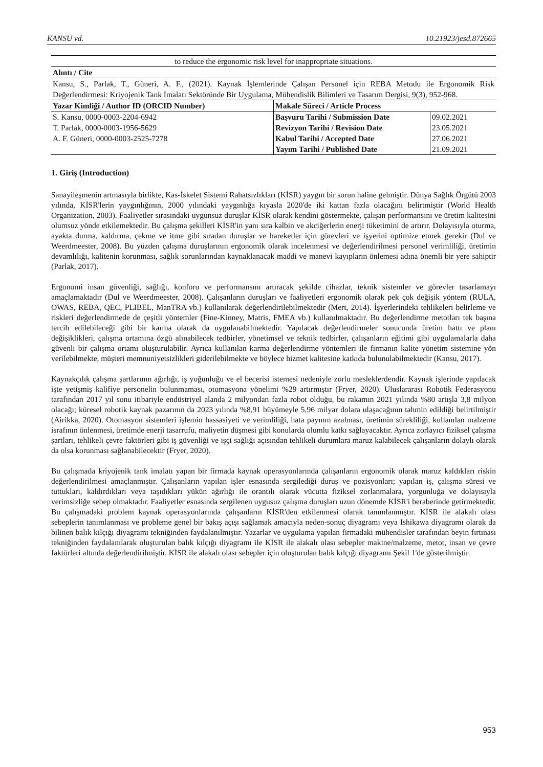KANSU vd. 10.21923/jesd.872665
| to reduce the ergonomic risk level for inappropriate situations. | | |
| Alıntı / Cite | | |
| Kansu, S., Parlak, T., Güneri, A. F., (2021). Kaynak İşlemlerinde Çalışan Personel için REBA Metodu ile Ergonomik Risk Değerlendirmesi: Kriyojenik Tank İmalatı Sektöründe Bir Uygulama, Mühendislik Bilimleri ve Tasarım Dergisi, 9(3), 952-968. | | |
| Yazar Kimliği / Author ID (ORCID Number) | Makale Süreci / Article Process | |
| S. Kansu, 0000-0003-2204-6942 | Başvuru Tarihi / Submission Date | 09.02.2021 |
| T. Parlak, 0000-0003-1956-5629 | Revizyon Tarihi / Revision Date | 23.05.2021 |
| A. F. Güneri, 0000-0003-2525-7278 | Kabul Tarihi / Accepted Date | 27.06.2021 |
| | Yayım Tarihi / Published Date | 21.09.2021 |
1. Giriş (Introduction)
Sanayileşmenin artmasıyla birlikte, Kas-İskelet Sistemi Rahatsızlıkları (KİSR) yaygın bir sorun haline gelmiştir. Dünya Sağlık Örgütü 2003 yılında, KİSR'lerin yaygınlığının, 2000 yılındaki yaygınlığa kıyasla 2020'de iki kattan fazla olacağını belirtmiştir (World Health Organization, 2003). Faaliyetler sırasındaki uygunsuz duruşlar KİSR olarak kendini göstermekte, çalışan performansını ve üretim kalitesini olumsuz yönde etkilemektedir. Bu çalışma şekilleri KİSR'in yanı sıra kalbin ve akciğerlerin enerji tüketimini de artırır. Dolayısıyla oturma, ayakta durma, kaldırma, çekme ve itme gibi sıradan duruşlar ve hareketler için görevleri ve işyerini optimize etmek gerekir (Dul ve Weerdmeester, 2008). Bu yüzden çalışma duruşlarının ergonomik olarak incelenmesi ve değerlendirilmesi personel verimliliği, üretimin devamlılığı, kalitenin korunması, sağlık sorunlarından kaynaklanacak maddi ve manevi kayıpların önlemesi adına önemli bir yere sahiptir (Parlak, 2017).
Ergonomi insan güvenliği, sağlığı, konforu ve performansını artıracak şekilde cihazlar, teknik sistemler ve görevler tasarlamayı amaçlamaktadır (Dul ve Weerdmeester, 2008). Çalışanların duruşları ve faaliyetleri ergonomik olarak pek çok değişik yöntem (RULA, OWAS, REBA, QEC, PLIBEL, ManTRA vb.) kullanılarak değerlendirilebilmektedir (Mert, 2014). İşyerlerindeki tehlikeleri belirleme ve riskleri değerlendirmede de çeşitli yöntemler (Fine-Kinney, Matris, FMEA vb.) kullanılmaktadır. Bu değerlendirme metotları tek başına tercih edilebileceği gibi bir karma olarak da uygulanabilmektedir. Yapılacak değerlendirmeler sonucunda üretim hattı ve planı değişiklikleri, çalışma ortamına özgü alınabilecek tedbirler, yönetimsel ve teknik tedbirler, çalışanların eğitimi gibi uygulamalarla daha güvenli bir çalışma ortamı oluşturulabilir. Ayrıca kullanılan karma değerlendirme yöntemleri ile firmanın kalite yönetim sistemine yön verilebilmekte, müşteri memnuniyetsizlikleri giderilebilmekte ve böylece hizmet kalitesine katkıda bulunulabilmektedir (Kansu, 2017).
Kaynakçılık çalışma şartlarının ağırlığı, iş yoğunluğu ve el becerisi istemesi nedeniyle zorlu mesleklerdendir. Kaynak işlerinde yapılacak işte yetişmiş kalifiye personelin bulunmaması, otomasyona yönelimi %29 artırmıştır (Fryer, 2020). Uluslararası Robotik Federasyonu tarafından 2017 yıl sonu itibariyle endüstriyel alanda 2 milyondan fazla robot olduğu, bu rakamın 2021 yılında %80 artışla 3,8 milyon olacağı; küresel robotik kaynak pazarının da 2023 yılında %8,91 büyümeyle 5,96 milyar dolara ulaşacağının tahmin edildiği belirtilmiştir (Airikka, 2020). Otomasyon sistemleri işlemin hassasiyeti ve verimliliği, hata payının azalması, üretimin sürekliliği, kullanılan malzeme israfının önlenmesi, üretimde enerji tasarrufu, maliyetin düşmesi gibi konularda olumlu katkı sağlayacaktır. Ayrıca zorlayıcı fiziksel çalışma şartları, tehlikeli çevre faktörleri gibi iş güvenliği ve işçi sağlığı açısından tehlikeli durumlara maruz kalabilecek çalışanların dolaylı olarak da olsa korunması sağlanabilecektir (Fryer, 2020).
Bu çalışmada kriyojenik tank imalatı yapan bir firmada kaynak operasyonlarında çalışanların ergonomik olarak maruz kaldıkları riskin değerlendirilmesi amaçlanmıştır. Çalışanların yapılan işler esnasında sergilediği duruş ve pozisyonları; yapılan iş, çalışma süresi ve tuttukları, kaldırdıkları veya taşıdıkları yükün ağırlığı ile orantılı olarak vücutta fiziksel zorlanmalara, yorgunluğa ve dolayısıyla verimsizliğe sebep olmaktadır. Faaliyetler esnasında sergilenen uygusuz çalışma duruşları uzun dönemde KİSR'i beraberinde getirmektedir. Bu çalışmadaki problem kaynak operasyonlarında çalışanların KİSR'den etkilenmesi olarak tanımlanmıştır. KİSR ile alakalı olası sebeplerin tanımlanması ve probleme genel bir bakış açışı sağlamak amacıyla neden-sonuç diyagramı veya Ishikawa diyagramı olarak da bilinen balık kılçığı diyagramı tekniğinden faydalanılmıştır. Yazarlar ve uygulama yapılan firmadaki mühendisler tarafından beyin fırtınası tekniğinden faydalanılarak oluşturulan balık kılçığı diyagramı ile KİSR ile alakalı olası sebepler makine/malzeme, metot, insan ve çevre faktörleri altında değerlendirilmiştir. KİSR ile alakalı olası sebepler için oluşturulan balık kılçığı diyagramı Şekil 1'de gösterilmiştir.
953